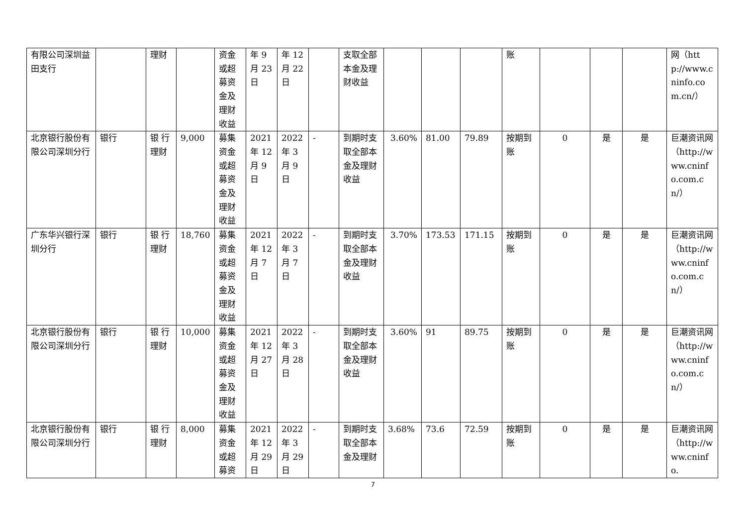| 有限公司深圳益田支行 | | 理财 | | 资金或超募资金及理财收益 | 年 9 月 23 日 | 年 12 月 22 日 | | 支取全部本金及理财收益 | | | | 账 | | | | 网（http://www.cninfo.com.cn/） |
| 北京银行股份有限公司深圳分行 | 银行 | 银 行理财 | 9,000 | 募集资金或超募资金及理财收益 | 2021 年 12 月 9 日 | 2022 年 3 月 9 日 | - | 到期时支取全部本金及理财收益 | 3.60% | 81.00 | 79.89 | 按期到账 | 0 | 是 | 是 | 巨潮资讯网（http://www.cninfo.com.cn/） |
| 广东华兴银行深圳分行 | 银行 | 银 行理财 | 18,760 | 募集资金或超募资金及理财收益 | 2021 年 12 月 7 日 | 2022 年 3 月 7 日 | - | 到期时支取全部本金及理财收益 | 3.70% | 173.53 | 171.15 | 按期到账 | 0 | 是 | 是 | 巨潮资讯网（http://www.cninfo.com.cn/） |
| 北京银行股份有限公司深圳分行 | 银行 | 银 行理财 | 10,000 | 募集资金或超募资金及理财收益 | 2021 年 12 月 27 日 | 2022 年 3 月 28 日 | - | 到期时支取全部本金及理财收益 | 3.60% | 91 | 89.75 | 按期到账 | 0 | 是 | 是 | 巨潮资讯网（http://www.cninfo.com.cn/） |
| 北京银行股份有限公司深圳分行 | 银行 | 银 行理财 | 8,000 | 募集资金或超募资 | 2021 年 12 月 29 日 | 2022 年 3 月 29 日 | - | 到期时支取全部本金及理财 | 3.68% | 73.6 | 72.59 | 按期到账 | 0 | 是 | 是 | 巨潮资讯网（http://www.cninfo. |
7